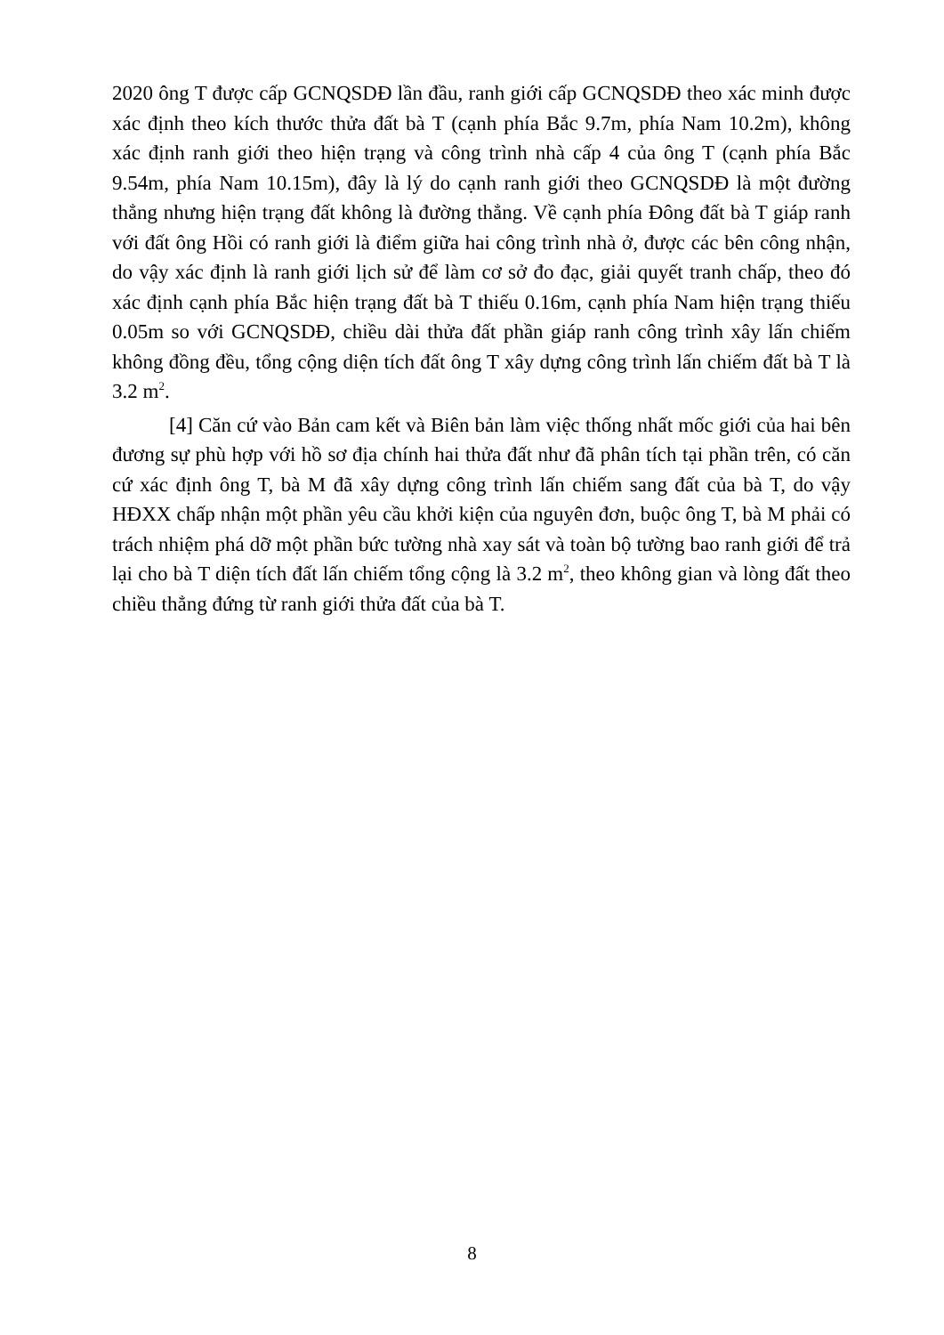2020 ông T được cấp GCNQSDĐ lần đầu, ranh giới cấp GCNQSDĐ theo xác minh được xác định theo kích thước thửa đất bà T (cạnh phía Bắc 9.7m, phía Nam 10.2m), không xác định ranh giới theo hiện trạng và công trình nhà cấp 4 của ông T (cạnh phía Bắc 9.54m, phía Nam 10.15m), đây là lý do cạnh ranh giới theo GCNQSDĐ là một đường thẳng nhưng hiện trạng đất không là đường thẳng. Về cạnh phía Đông đất bà T giáp ranh với đất ông Hồi có ranh giới là điểm giữa hai công trình nhà ở, được các bên công nhận, do vậy xác định là ranh giới lịch sử để làm cơ sở đo đạc, giải quyết tranh chấp, theo đó xác định cạnh phía Bắc hiện trạng đất bà T thiếu 0.16m, cạnh phía Nam hiện trạng thiếu 0.05m so với GCNQSDĐ, chiều dài thửa đất phần giáp ranh công trình xây lấn chiếm không đồng đều, tổng cộng diện tích đất ông T xây dựng công trình lấn chiếm đất bà T là 3.2 m<sup>2</sup>.
[4] Căn cứ vào Bản cam kết và Biên bản làm việc thống nhất mốc giới của hai bên đương sự phù hợp với hồ sơ địa chính hai thửa đất như đã phân tích tại phần trên, có căn cứ xác định ông T, bà M đã xây dựng công trình lấn chiếm sang đất của bà T, do vậy HĐXX chấp nhận một phần yêu cầu khởi kiện của nguyên đơn, buộc ông T, bà M phải có trách nhiệm phá dỡ một phần bức tường nhà xay sát và toàn bộ tường bao ranh giới để trả lại cho bà T diện tích đất lấn chiếm tổng cộng là 3.2 m<sup>2</sup>, theo không gian và lòng đất theo chiều thẳng đứng từ ranh giới thửa đất của bà T.
8